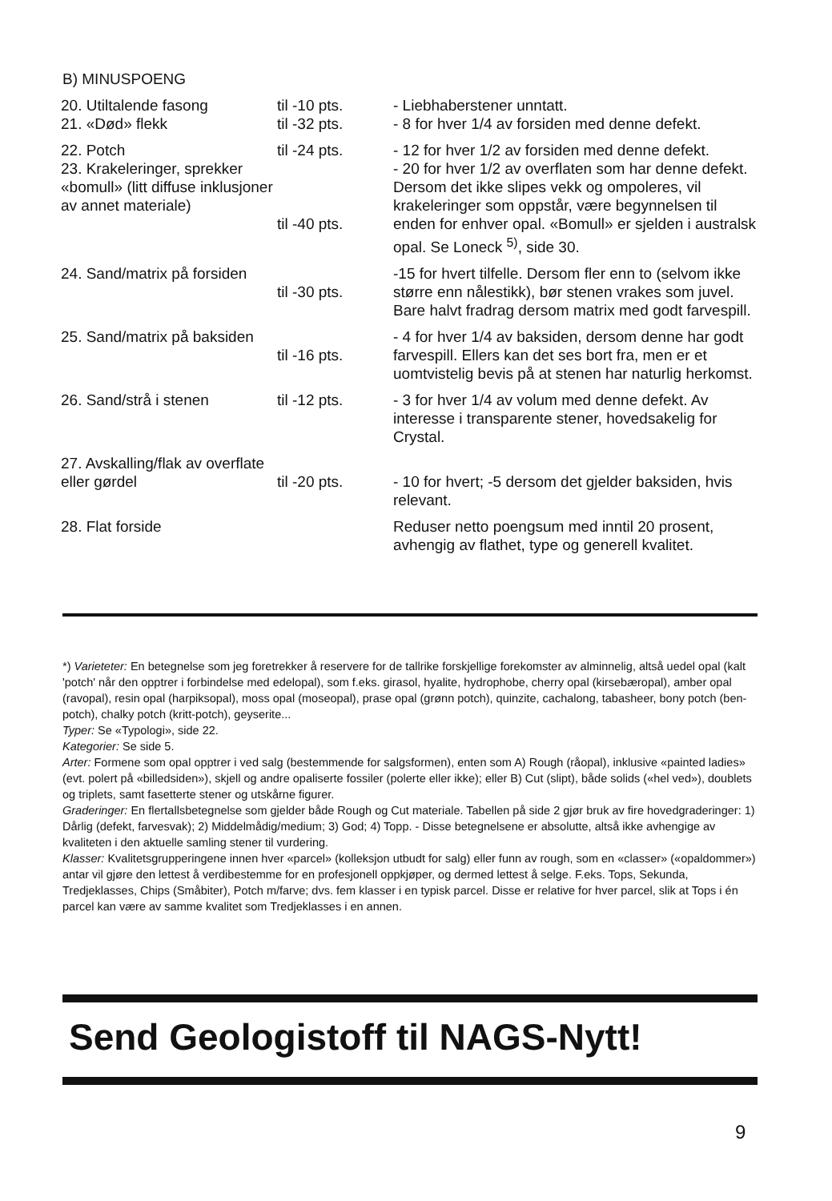B) MINUSPOENG
| 20. Utiltalende fasong 21. «Død» flekk | til -10 pts. til -32 pts. | - Liebhaberstener unntatt. - 8 for hver 1/4 av forsiden med denne defekt. |
| 22. Potch 23. Krakeleringer, sprekker «bomull» (litt diffuse inklusjoner av annet materiale) | til -24 pts. til -40 pts. | - 12 for hver 1/2 av forsiden med denne defekt. - 20 for hver 1/2 av overflaten som har denne defekt. Dersom det ikke slipes vekk og ompoleres, vil krakeleringer som oppstår, være begynnelsen til enden for enhver opal. «Bomull» er sjelden i australsk opal. Se Loneck <sup>5)</sup>, side 30. |
| 24. Sand/matrix på forsiden | til -30 pts. | -15 for hvert tilfelle. Dersom fler enn to (selvom ikke større enn nålestikk), bør stenen vrakes som juvel. Bare halvt fradrag dersom matrix med godt farvespill. |
| 25. Sand/matrix på baksiden | til -16 pts. | - 4 for hver 1/4 av baksiden, dersom denne har godt farvespill. Ellers kan det ses bort fra, men er et uomtvistelig bevis på at stenen har naturlig herkomst. |
| 26. Sand/strå i stenen | til -12 pts. | - 3 for hver 1/4 av volum med denne defekt. Av interesse i transparente stener, hovedsakelig for Crystal. |
| 27. Avskalling/flak av overflate eller gørdel | til -20 pts. | - 10 for hvert; -5 dersom det gjelder baksiden, hvis relevant. |
| 28. Flat forside | | Reduser netto poengsum med inntil 20 prosent, avhengig av flathet, type og generell kvalitet. |
*) Varieteter: En betegnelse som jeg foretrekker å reservere for de tallrike forskjellige forekomster av alminnelig, altså uedel opal (kalt 'potch' når den opptrer i forbindelse med edelopal), som f.eks. girasol, hyalite, hydrophobe, cherry opal (kirsebæropal), amber opal (ravopal), resin opal (harpiksopal), moss opal (moseopal), prase opal (grønn potch), quinzite, cachalong, tabasheer, bony potch (ben-potch), chalky potch (kritt-potch), geyserite...
Typer: Se «Typologi», side 22.
Kategorier: Se side 5.
Arter: Formene som opal opptrer i ved salg (bestemmende for salgsformen), enten som A) Rough (råopal), inklusive «painted ladies» (evt. polert på «billedsiden»), skjell og andre opaliserte fossiler (polerte eller ikke); eller B) Cut (slipt), både solids («hel ved»), doublets og triplets, samt fasetterte stener og utskårne figurer.
Graderinger: En flertallsbetegnelse som gjelder både Rough og Cut materiale. Tabellen på side 2 gjør bruk av fire hovedgraderinger: 1) Dårlig (defekt, farvesvak); 2) Middelmådig/medium; 3) God; 4) Topp. - Disse betegnelsene er absolutte, altså ikke avhengige av kvaliteten i den aktuelle samling stener til vurdering.
Klasser: Kvalitetsgrupperingene innen hver «parcel» (kolleksjon utbudt for salg) eller funn av rough, som en «classer» («opaldommer») antar vil gjøre den lettest å verdibestemme for en profesjonell oppkjøper, og dermed lettest å selge. F.eks. Tops, Sekunda, Tredjeklasses, Chips (Småbiter), Potch m/farve; dvs. fem klasser i en typisk parcel. Disse er relative for hver parcel, slik at Tops i én parcel kan være av samme kvalitet som Tredjeklasses i en annen.
Send Geologistoff til NAGS-Nytt!
9